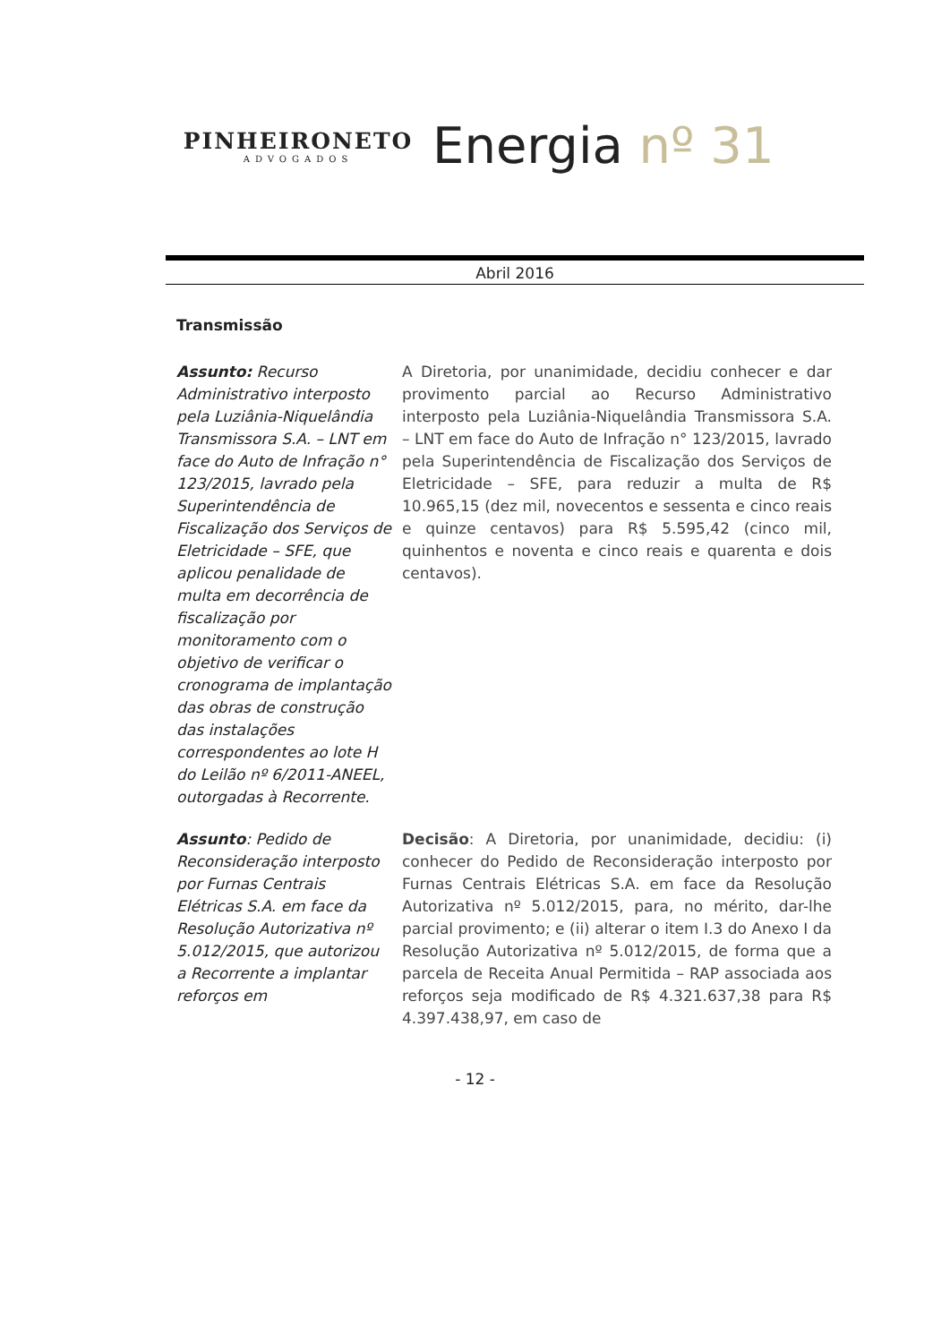PINHEIRONETO
ADVOGADOS
Energia nº 31
Abril 2016
Transmissão
Assunto: Recurso Administrativo interposto pela Luziânia-Niquelândia Transmissora S.A. – LNT em face do Auto de Infração n° 123/2015, lavrado pela Superintendência de Fiscalização dos Serviços de Eletricidade – SFE, que aplicou penalidade de multa em decorrência de fiscalização por monitoramento com o objetivo de verificar o cronograma de implantação das obras de construção das instalações correspondentes ao lote H do Leilão nº 6/2011-ANEEL, outorgadas à Recorrente.
A Diretoria, por unanimidade, decidiu conhecer e dar provimento parcial ao Recurso Administrativo interposto pela Luziânia-Niquelândia Transmissora S.A. – LNT em face do Auto de Infração n° 123/2015, lavrado pela Superintendência de Fiscalização dos Serviços de Eletricidade – SFE, para reduzir a multa de R$ 10.965,15 (dez mil, novecentos e sessenta e cinco reais e quinze centavos) para R$ 5.595,42 (cinco mil, quinhentos e noventa e cinco reais e quarenta e dois centavos).
Assunto: Pedido de Reconsideração interposto por Furnas Centrais Elétricas S.A. em face da Resolução Autorizativa nº 5.012/2015, que autorizou a Recorrente a implantar reforços em
Decisão: A Diretoria, por unanimidade, decidiu: (i) conhecer do Pedido de Reconsideração interposto por Furnas Centrais Elétricas S.A. em face da Resolução Autorizativa nº 5.012/2015, para, no mérito, dar-lhe parcial provimento; e (ii) alterar o item I.3 do Anexo I da Resolução Autorizativa nº 5.012/2015, de forma que a parcela de Receita Anual Permitida – RAP associada aos reforços seja modificado de R$ 4.321.637,38 para R$ 4.397.438,97, em caso de
- 12 -